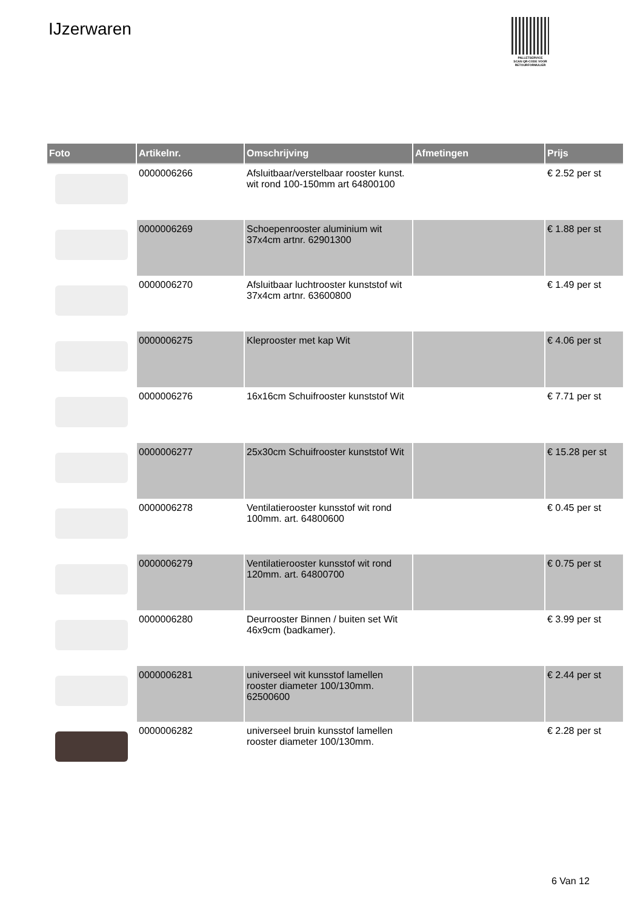IJzerwaren
PALLETSERVICE
SCAN QR-CODE VOOR RETOURFORMULIER
| Foto | Artikelnr. | Omschrijving | Afmetingen | Prijs |
| --- | --- | --- | --- | --- |
| | 0000006266 | Afsluitbaar/verstelbaar rooster kunst. wit rond 100-150mm art 64800100 | | € 2.52 per st |
| | 0000006269 | Schoepenrooster aluminium wit 37x4cm artnr. 62901300 | | € 1.88 per st |
| | 0000006270 | Afsluitbaar luchtrooster kunststof wit 37x4cm artnr. 63600800 | | € 1.49 per st |
| | 0000006275 | Kleprooster met kap Wit | | € 4.06 per st |
| | 0000006276 | 16x16cm Schuifrooster kunststof Wit | | € 7.71 per st |
| | 0000006277 | 25x30cm Schuifrooster kunststof Wit | | € 15.28 per st |
| | 0000006278 | Ventilatierooster kunsstof wit rond 100mm. art. 64800600 | | € 0.45 per st |
| | 0000006279 | Ventilatierooster kunsstof wit rond 120mm. art. 64800700 | | € 0.75 per st |
| | 0000006280 | Deurrooster Binnen / buiten set Wit 46x9cm (badkamer). | | € 3.99 per st |
| | 0000006281 | universeel wit kunsstof lamellen rooster diameter 100/130mm. 62500600 | | € 2.44 per st |
| | 0000006282 | universeel bruin kunsstof lamellen rooster diameter 100/130mm. | | € 2.28 per st |
6 Van 12